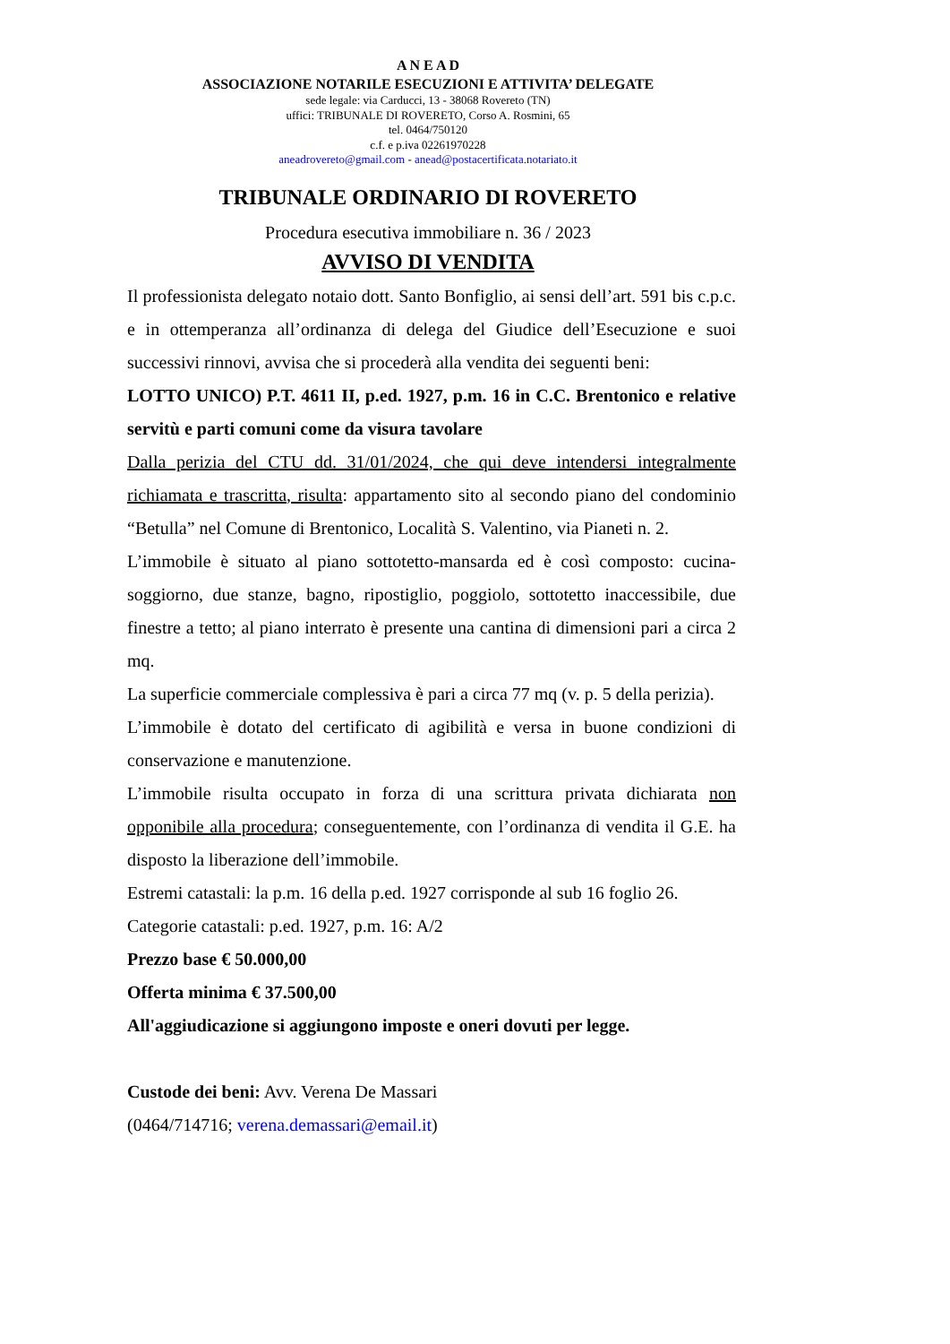A N E A D
ASSOCIAZIONE NOTARILE ESECUZIONI E ATTIVITA’ DELEGATE
sede legale: via Carducci, 13 - 38068 Rovereto (TN)
uffici: TRIBUNALE DI ROVERETO, Corso A. Rosmini, 65
tel. 0464/750120
c.f. e p.iva 02261970228
aneadrovereto@gmail.com - anead@postacertificata.notariato.it
TRIBUNALE ORDINARIO DI ROVERETO
Procedura esecutiva immobiliare n. 36 / 2023
AVVISO DI VENDITA
Il professionista delegato notaio dott. Santo Bonfiglio, ai sensi dell’art. 591 bis c.p.c. e in ottemperanza all’ordinanza di delega del Giudice dell’Esecuzione e suoi successivi rinnovi, avvisa che si procederà alla vendita dei seguenti beni:
LOTTO UNICO) P.T. 4611 II, p.ed. 1927, p.m. 16 in C.C. Brentonico e relative servitù e parti comuni come da visura tavolare
Dalla perizia del CTU dd. 31/01/2024, che qui deve intendersi integralmente richiamata e trascritta, risulta: appartamento sito al secondo piano del condominio “Betulla” nel Comune di Brentonico, Località S. Valentino, via Pianeti n. 2.
L’immobile è situato al piano sottotetto-mansarda ed è così composto: cucina-soggiorno, due stanze, bagno, ripostiglio, poggiolo, sottotetto inaccessibile, due finestre a tetto; al piano interrato è presente una cantina di dimensioni pari a circa 2 mq.
La superficie commerciale complessiva è pari a circa 77 mq (v. p. 5 della perizia).
L’immobile è dotato del certificato di agibilità e versa in buone condizioni di conservazione e manutenzione.
L’immobile risulta occupato in forza di una scrittura privata dichiarata non opponibile alla procedura; conseguentemente, con l’ordinanza di vendita il G.E. ha disposto la liberazione dell’immobile.
Estremi catastali: la p.m. 16 della p.ed. 1927 corrisponde al sub 16 foglio 26.
Categorie catastali: p.ed. 1927, p.m. 16: A/2
Prezzo base € 50.000,00
Offerta minima € 37.500,00
All'aggiudicazione si aggiungono imposte e oneri dovuti per legge.
Custode dei beni: Avv. Verena De Massari
(0464/714716; verena.demassari@email.it)